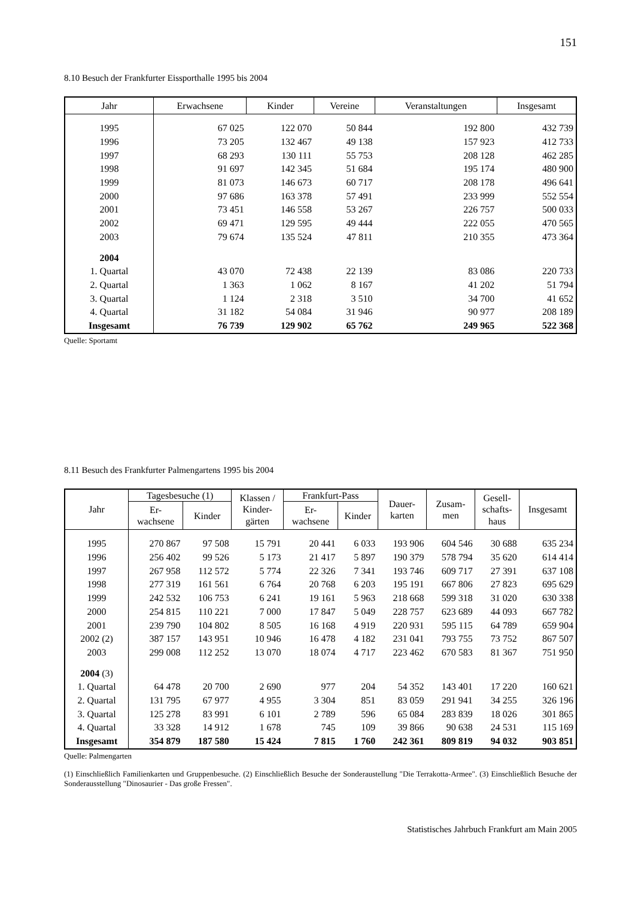151
8.10 Besuch der Frankfurter Eissporthalle 1995 bis 2004
| Jahr | Erwachsene | Kinder | Vereine | Veranstaltungen | Insgesamt |
| --- | --- | --- | --- | --- | --- |
| 1995 | 67 025 | 122 070 | 50 844 | 192 800 | 432 739 |
| 1996 | 73 205 | 132 467 | 49 138 | 157 923 | 412 733 |
| 1997 | 68 293 | 130 111 | 55 753 | 208 128 | 462 285 |
| 1998 | 91 697 | 142 345 | 51 684 | 195 174 | 480 900 |
| 1999 | 81 073 | 146 673 | 60 717 | 208 178 | 496 641 |
| 2000 | 97 686 | 163 378 | 57 491 | 233 999 | 552 554 |
| 2001 | 73 451 | 146 558 | 53 267 | 226 757 | 500 033 |
| 2002 | 69 471 | 129 595 | 49 444 | 222 055 | 470 565 |
| 2003 | 79 674 | 135 524 | 47 811 | 210 355 | 473 364 |
| 2004 | | | | | |
| 1. Quartal | 43 070 | 72 438 | 22 139 | 83 086 | 220 733 |
| 2. Quartal | 1 363 | 1 062 | 8 167 | 41 202 | 51 794 |
| 3. Quartal | 1 124 | 2 318 | 3 510 | 34 700 | 41 652 |
| 4. Quartal | 31 182 | 54 084 | 31 946 | 90 977 | 208 189 |
| Insgesamt | 76 739 | 129 902 | 65 762 | 249 965 | 522 368 |
Quelle: Sportamt
8.11 Besuch des Frankfurter Palmengartens 1995 bis 2004
| Jahr | Tagesbesuche (1) | | Klassen / Kinder- gärten | Frankfurt-Pass | | Dauer- karten | Zusam- men | Gesell- schafts- haus | Insgesamt |
| --- | --- | --- | --- | --- | --- | --- | --- | --- | --- |
| | Er- wachsene | Kinder | | Er- wachsene | Kinder | | | | |
| 1995 | 270 867 | 97 508 | 15 791 | 20 441 | 6 033 | 193 906 | 604 546 | 30 688 | 635 234 |
| 1996 | 256 402 | 99 526 | 5 173 | 21 417 | 5 897 | 190 379 | 578 794 | 35 620 | 614 414 |
| 1997 | 267 958 | 112 572 | 5 774 | 22 326 | 7 341 | 193 746 | 609 717 | 27 391 | 637 108 |
| 1998 | 277 319 | 161 561 | 6 764 | 20 768 | 6 203 | 195 191 | 667 806 | 27 823 | 695 629 |
| 1999 | 242 532 | 106 753 | 6 241 | 19 161 | 5 963 | 218 668 | 599 318 | 31 020 | 630 338 |
| 2000 | 254 815 | 110 221 | 7 000 | 17 847 | 5 049 | 228 757 | 623 689 | 44 093 | 667 782 |
| 2001 | 239 790 | 104 802 | 8 505 | 16 168 | 4 919 | 220 931 | 595 115 | 64 789 | 659 904 |
| 2002 (2) | 387 157 | 143 951 | 10 946 | 16 478 | 4 182 | 231 041 | 793 755 | 73 752 | 867 507 |
| 2003 | 299 008 | 112 252 | 13 070 | 18 074 | 4 717 | 223 462 | 670 583 | 81 367 | 751 950 |
| 2004 (3) | | | | | | | | | |
| 1. Quartal | 64 478 | 20 700 | 2 690 | 977 | 204 | 54 352 | 143 401 | 17 220 | 160 621 |
| 2. Quartal | 131 795 | 67 977 | 4 955 | 3 304 | 851 | 83 059 | 291 941 | 34 255 | 326 196 |
| 3. Quartal | 125 278 | 83 991 | 6 101 | 2 789 | 596 | 65 084 | 283 839 | 18 026 | 301 865 |
| 4. Quartal | 33 328 | 14 912 | 1 678 | 745 | 109 | 39 866 | 90 638 | 24 531 | 115 169 |
| Insgesamt | 354 879 | 187 580 | 15 424 | 7 815 | 1 760 | 242 361 | 809 819 | 94 032 | 903 851 |
Quelle: Palmengarten
(1) Einschließlich Familienkarten und Gruppenbesuche. (2) Einschließlich Besuche der Sonderaustellung "Die Terrakotta-Armee". (3) Einschließlich Besuche der Sonderausstellung "Dinosaurier - Das große Fressen".
Statistisches Jahrbuch Frankfurt am Main 2005